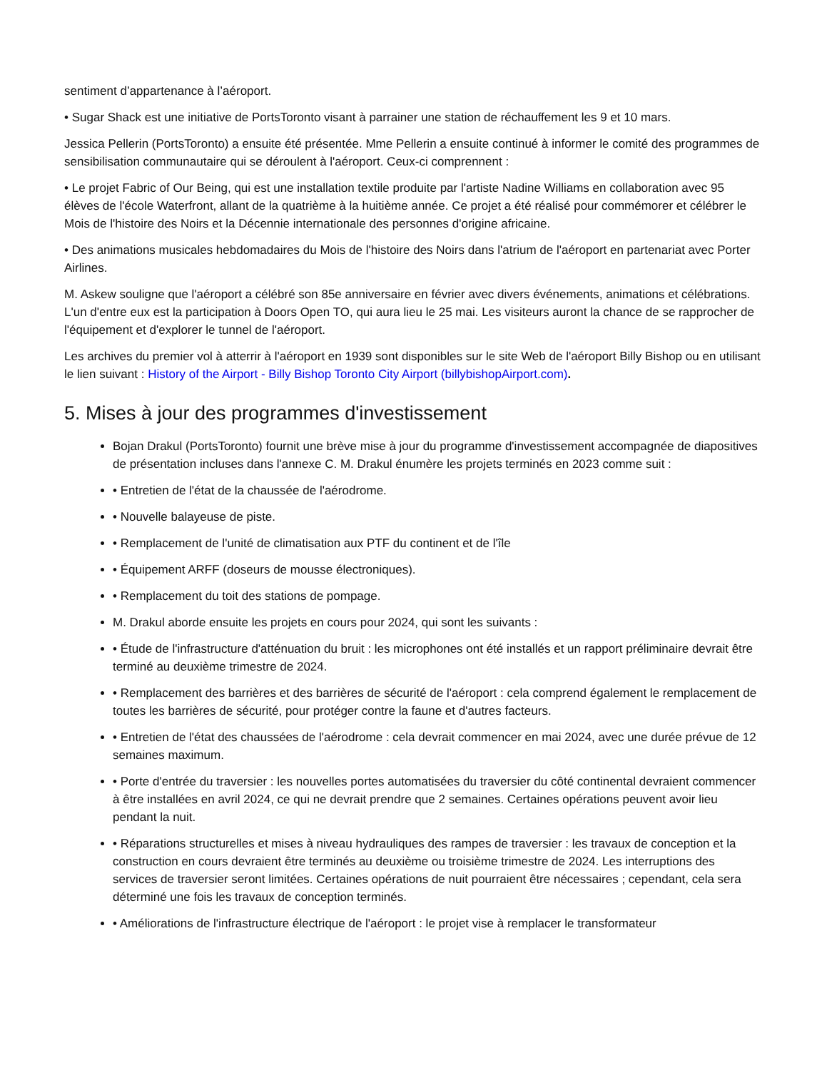sentiment d’appartenance à l’aéroport.
• Sugar Shack est une initiative de PortsToronto visant à parrainer une station de réchauffement les 9 et 10 mars.
Jessica Pellerin (PortsToronto) a ensuite été présentée. Mme Pellerin a ensuite continué à informer le comité des programmes de sensibilisation communautaire qui se déroulent à l'aéroport. Ceux-ci comprennent :
• Le projet Fabric of Our Being, qui est une installation textile produite par l'artiste Nadine Williams en collaboration avec 95 élèves de l'école Waterfront, allant de la quatrième à la huitième année. Ce projet a été réalisé pour commémorer et célébrer le Mois de l'histoire des Noirs et la Décennie internationale des personnes d'origine africaine.
• Des animations musicales hebdomadaires du Mois de l'histoire des Noirs dans l'atrium de l'aéroport en partenariat avec Porter Airlines.
M. Askew souligne que l'aéroport a célébré son 85e anniversaire en février avec divers événements, animations et célébrations. L'un d'entre eux est la participation à Doors Open TO, qui aura lieu le 25 mai. Les visiteurs auront la chance de se rapprocher de l'équipement et d'explorer le tunnel de l'aéroport.
Les archives du premier vol à atterrir à l'aéroport en 1939 sont disponibles sur le site Web de l'aéroport Billy Bishop ou en utilisant le lien suivant : History of the Airport - Billy Bishop Toronto City Airport (billybishopAirport.com).
5. Mises à jour des programmes d'investissement
Bojan Drakul (PortsToronto) fournit une brève mise à jour du programme d'investissement accompagnée de diapositives de présentation incluses dans l'annexe C. M. Drakul énumère les projets terminés en 2023 comme suit :
• Entretien de l'état de la chaussée de l'aérodrome.
• Nouvelle balayeuse de piste.
• Remplacement de l'unité de climatisation aux PTF du continent et de l'île
• Équipement ARFF (doseurs de mousse électroniques).
• Remplacement du toit des stations de pompage.
M. Drakul aborde ensuite les projets en cours pour 2024, qui sont les suivants :
• Étude de l'infrastructure d'atténuation du bruit : les microphones ont été installés et un rapport préliminaire devrait être terminé au deuxième trimestre de 2024.
• Remplacement des barrières et des barrières de sécurité de l'aéroport : cela comprend également le remplacement de toutes les barrières de sécurité, pour protéger contre la faune et d'autres facteurs.
• Entretien de l'état des chaussées de l'aérodrome : cela devrait commencer en mai 2024, avec une durée prévue de 12 semaines maximum.
• Porte d'entrée du traversier : les nouvelles portes automatisées du traversier du côté continental devraient commencer à être installées en avril 2024, ce qui ne devrait prendre que 2 semaines. Certaines opérations peuvent avoir lieu pendant la nuit.
• Réparations structurelles et mises à niveau hydrauliques des rampes de traversier : les travaux de conception et la construction en cours devraient être terminés au deuxième ou troisième trimestre de 2024. Les interruptions des services de traversier seront limitées. Certaines opérations de nuit pourraient être nécessaires ; cependant, cela sera déterminé une fois les travaux de conception terminés.
• Améliorations de l'infrastructure électrique de l'aéroport : le projet vise à remplacer le transformateur